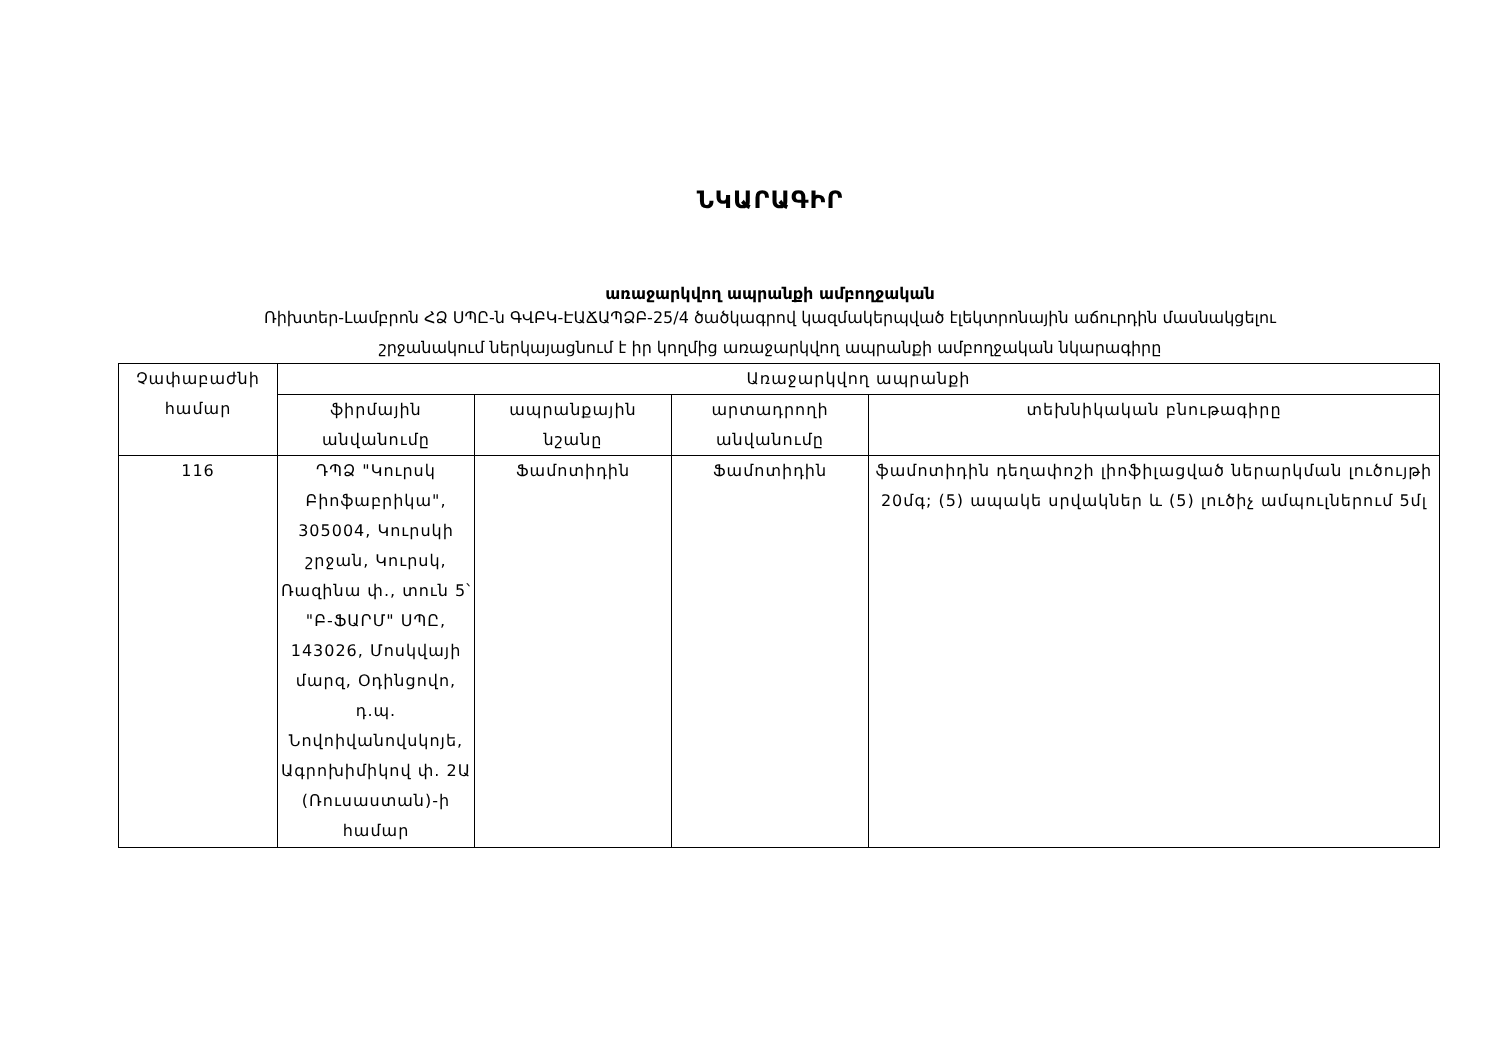ՆԿԱՐԱԳԻՐ
առաջարկվող ապրանքի ամբողջական
Ռիխտեր-Լամբրոն ՀՁ ՍՊԸ-ն ԳՎԲԿ-ԷԱՃԱՊՁԲ-25/4 ծածկագրով կազմակերպված էլեկտրոնային աճուրդին մասնակցելու
շրջանակում ներկայացնում է իր կողմից առաջարկվող ապրանքի ամբողջական նկարագիրը
| Չափաբաժնի համար | Առաջարկվող ապրանքի | | | |
| --- | --- | --- | --- | --- |
| | ֆիրմային անվանումը | ապրանքային նշանը | արտադրողի անվանումը | տեխնիկական բնութագիրը |
| 116 | ԴՊՁ "Կուրսկ Բիոֆաբրիկա", 305004, Կուրսկի շրջան, Կուրսկ, Ռազինա փ., տուն 5՝ "Բ-ՖԱՐՄ" ՍՊԸ, 143026, Մոսկվայի մարզ, Օդինցովո, դ.պ. Նովոիվանովսկոյե, Ագրոխիմիկով փ. 2Ա (Ռուսաստան)-ի համար | Ֆամոտիդին | Ֆամոտիդին | ֆամոտիդին դեղափոշի լիոֆիլացված ներարկման լուծույթի 20մգ; (5) ապակե սրվակներ և (5) լուծիչ ամպուլներում 5մլ |